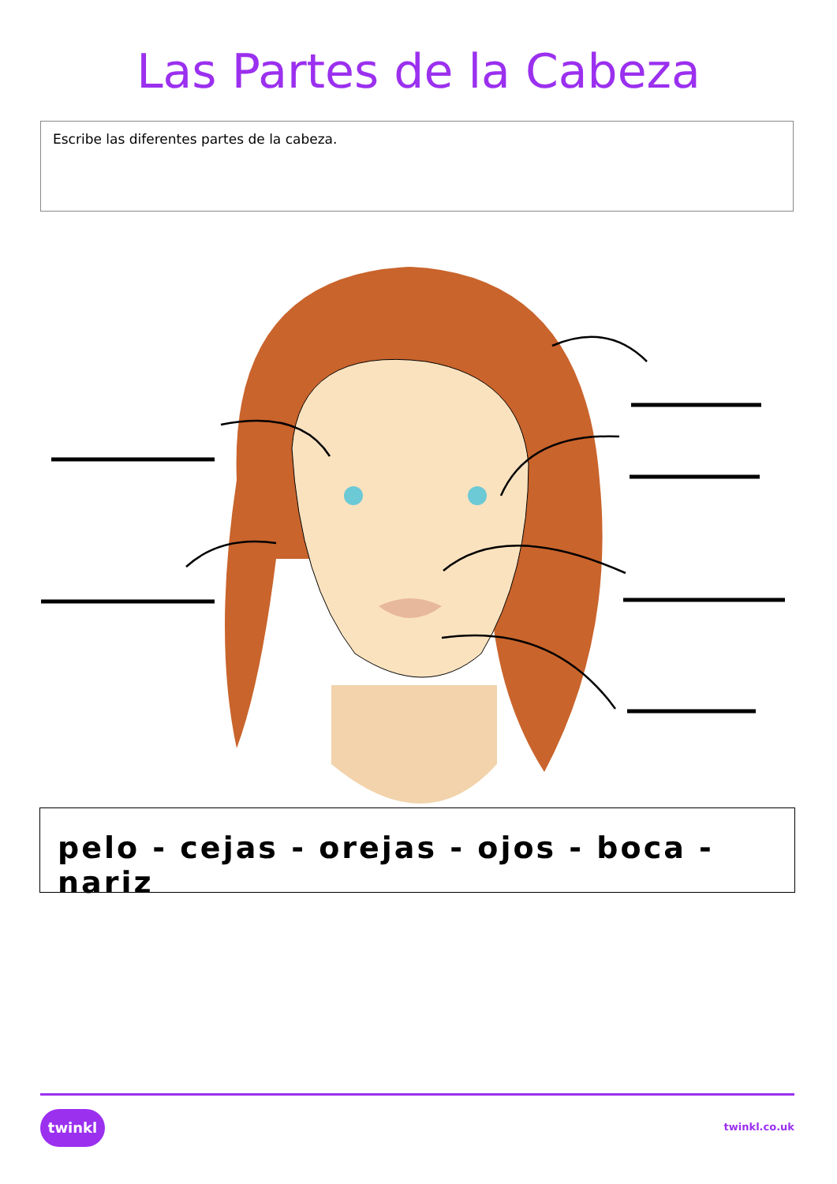Las Partes de la Cabeza
Escribe las diferentes partes de la cabeza.
pelo - cejas - orejas - ojos - boca - nariz
twinkl
twinkl.co.uk